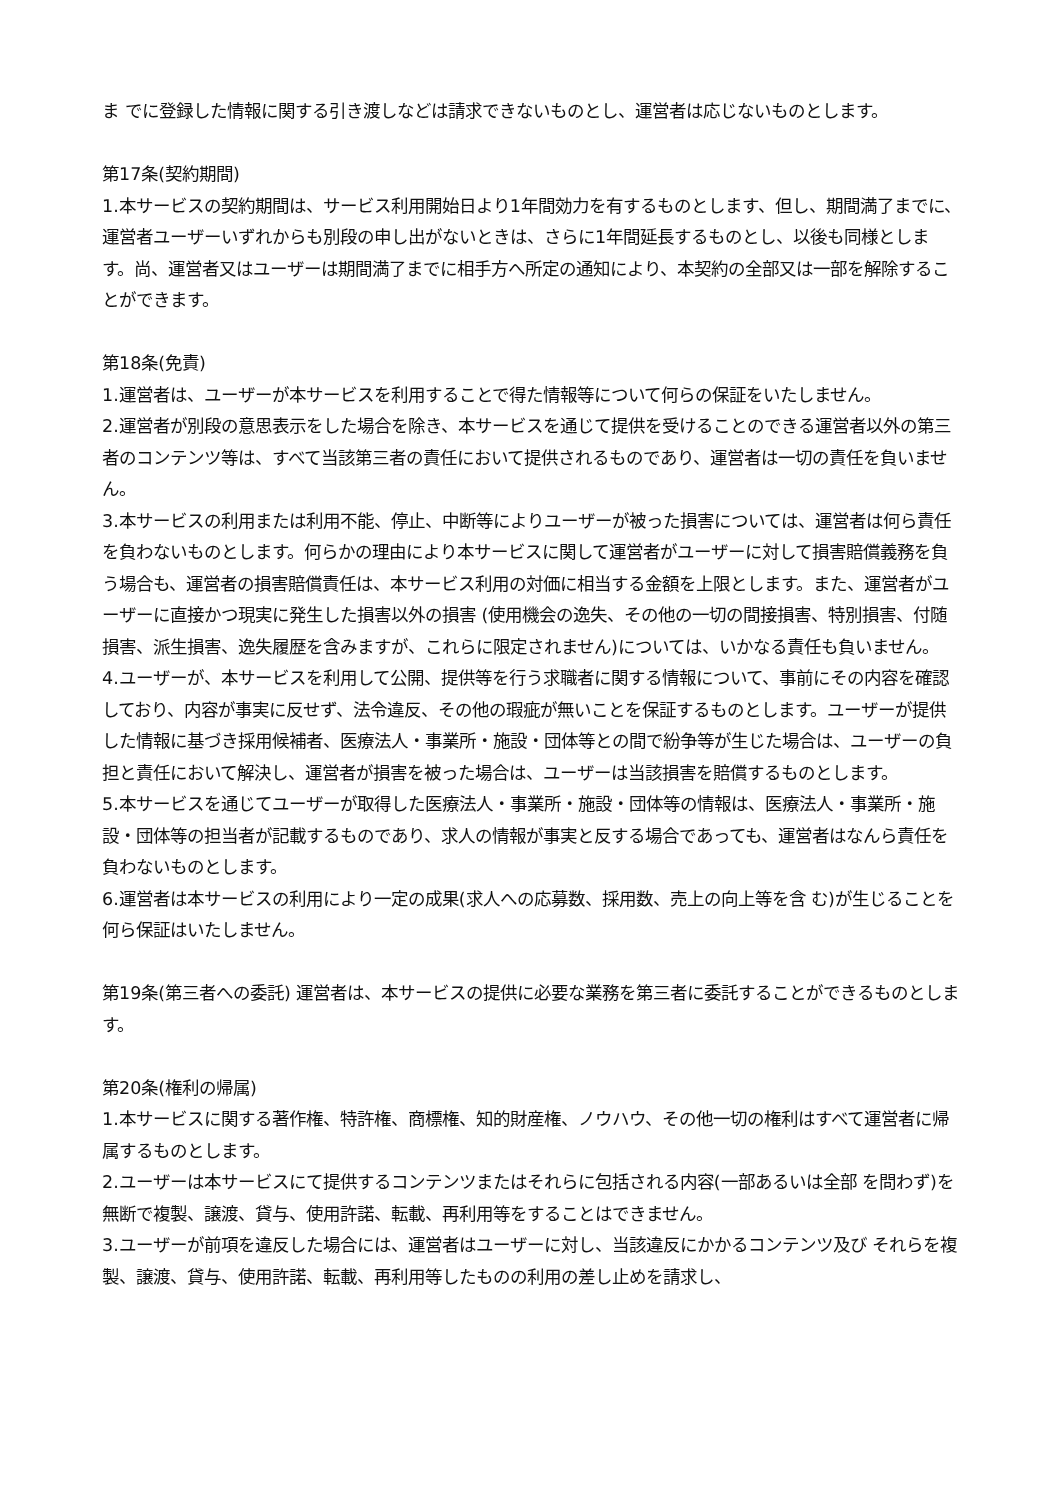ま でに登録した情報に関する引き渡しなどは請求できないものとし、運営者は応じないものとします。
第17条(契約期間)
1.本サービスの契約期間は、サービス利用開始日より1年間効力を有するものとします、但し、期間満了までに、運営者ユーザーいずれからも別段の申し出がないときは、さらに1年間延長するものとし、以後も同様とします。尚、運営者又はユーザーは期間満了までに相手方へ所定の通知により、本契約の全部又は一部を解除することができます。
第18条(免責)
1.運営者は、ユーザーが本サービスを利用することで得た情報等について何らの保証をいたしません。
2.運営者が別段の意思表示をした場合を除き、本サービスを通じて提供を受けることのできる運営者以外の第三者のコンテンツ等は、すべて当該第三者の責任において提供されるものであり、運営者は一切の責任を負いません。
3.本サービスの利用または利用不能、停止、中断等によりユーザーが被った損害については、運営者は何ら責任を負わないものとします。何らかの理由により本サービスに関して運営者がユーザーに対して損害賠償義務を負う場合も、運営者の損害賠償責任は、本サービス利用の対価に相当する金額を上限とします。また、運営者がユーザーに直接かつ現実に発生した損害以外の損害 (使用機会の逸失、その他の一切の間接損害、特別損害、付随損害、派生損害、逸失履歴を含みますが、これらに限定されません)については、いかなる責任も負いません。
4.ユーザーが、本サービスを利用して公開、提供等を行う求職者に関する情報について、事前にその内容を確認しており、内容が事実に反せず、法令違反、その他の瑕疵が無いことを保証するものとします。ユーザーが提供した情報に基づき採用候補者、医療法人・事業所・施設・団体等との間で紛争等が生じた場合は、ユーザーの負担と責任において解決し、運営者が損害を被った場合は、ユーザーは当該損害を賠償するものとします。
5.本サービスを通じてユーザーが取得した医療法人・事業所・施設・団体等の情報は、医療法人・事業所・施設・団体等の担当者が記載するものであり、求人の情報が事実と反する場合であっても、運営者はなんら責任を負わないものとします。
6.運営者は本サービスの利用により一定の成果(求人への応募数、採用数、売上の向上等を含 む)が生じることを何ら保証はいたしません。
第19条(第三者への委託) 運営者は、本サービスの提供に必要な業務を第三者に委託することができるものとします。
第20条(権利の帰属)
1.本サービスに関する著作権、特許権、商標権、知的財産権、ノウハウ、その他一切の権利はすべて運営者に帰属するものとします。
2.ユーザーは本サービスにて提供するコンテンツまたはそれらに包括される内容(一部あるいは全部 を問わず)を無断で複製、譲渡、貸与、使用許諾、転載、再利用等をすることはできません。
3.ユーザーが前項を違反した場合には、運営者はユーザーに対し、当該違反にかかるコンテンツ及び それらを複製、譲渡、貸与、使用許諾、転載、再利用等したものの利用の差し止めを請求し、